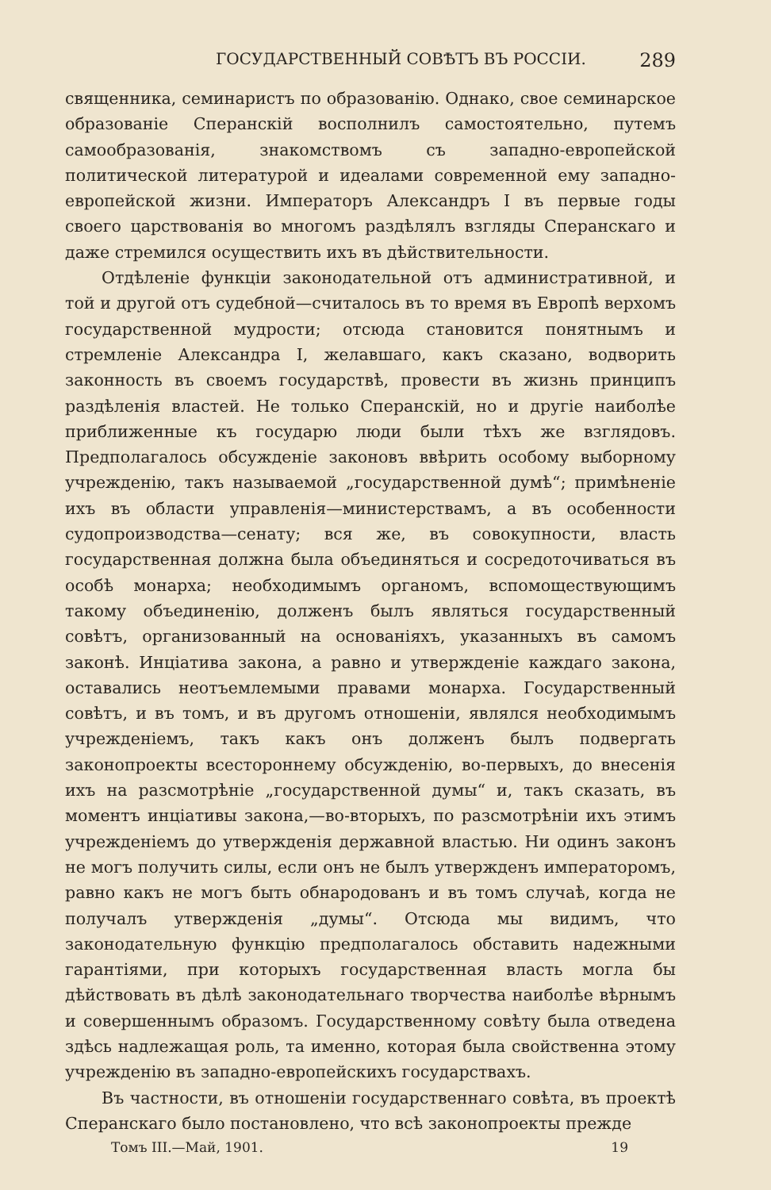ГОСУДАРСТВЕННЫЙ СОВѢТЪ ВЪ РОССІИ. 289
священника, семинаристъ по образованію. Однако, свое семинарское образованіе Сперанскій восполнилъ самостоятельно, путемъ самообразованія, знакомствомъ съ западно-европейской политической литературой и идеалами современной ему западно-европейской жизни. Императоръ Александръ I въ первые годы своего царствованія во многомъ раздѣлялъ взгляды Сперанскаго и даже стремился осуществить ихъ въ дѣйствительности.
Отдѣленіе функціи законодательной отъ административной, и той и другой отъ судебной—считалось въ то время въ Европѣ верхомъ государственной мудрости; отсюда становится понятнымъ и стремленіе Александра I, желавшаго, какъ сказано, водворить законность въ своемъ государствѣ, провести въ жизнь принципъ раздѣленія властей. Не только Сперанскій, но и другіе наиболѣе приближенные къ государю люди были тѣхъ же взглядовъ. Предполагалось обсужденіе законовъ ввѣрить особому выборному учрежденію, такъ называемой „государственной думѣ“; примѣненіе ихъ въ области управленія—министерствамъ, а въ особенности судопроизводства—сенату; вся же, въ совокупности, власть государственная должна была объединяться и сосредоточиваться въ особѣ монарха; необходимымъ органомъ, вспомоществующимъ такому объединенію, долженъ былъ являться государственный совѣтъ, организованный на основаніяхъ, указанныхъ въ самомъ законѣ. Инціатива закона, а равно и утвержденіе каждаго закона, оставались неотъемлемыми правами монарха. Государственный совѣтъ, и въ томъ, и въ другомъ отношеніи, являлся необходимымъ учрежденіемъ, такъ какъ онъ долженъ былъ подвергать законопроекты всестороннему обсужденію, во-первыхъ, до внесенія ихъ на разсмотрѣніе „государственной думы“ и, такъ сказать, въ моментъ инціативы закона,—во-вторыхъ, по разсмотрѣніи ихъ этимъ учрежденіемъ до утвержденія державной властью. Ни одинъ законъ не могъ получить силы, если онъ не былъ утвержденъ императоромъ, равно какъ не могъ быть обнародованъ и въ томъ случаѣ, когда не получалъ утвержденія „думы“. Отсюда мы видимъ, что законодательную функцію предполагалось обставить надежными гарантіями, при которыхъ государственная власть могла бы дѣйствовать въ дѣлѣ законодательнаго творчества наиболѣе вѣрнымъ и совершеннымъ образомъ. Государственному совѣту была отведена здѣсь надлежащая роль, та именно, которая была свойственна этому учрежденію въ западно-европейскихъ государствахъ.
Въ частности, въ отношеніи государственнаго совѣта, въ проектѣ Сперанскаго было постановлено, что всѣ законопроекты прежде
Томъ III.—Май, 1901. 19